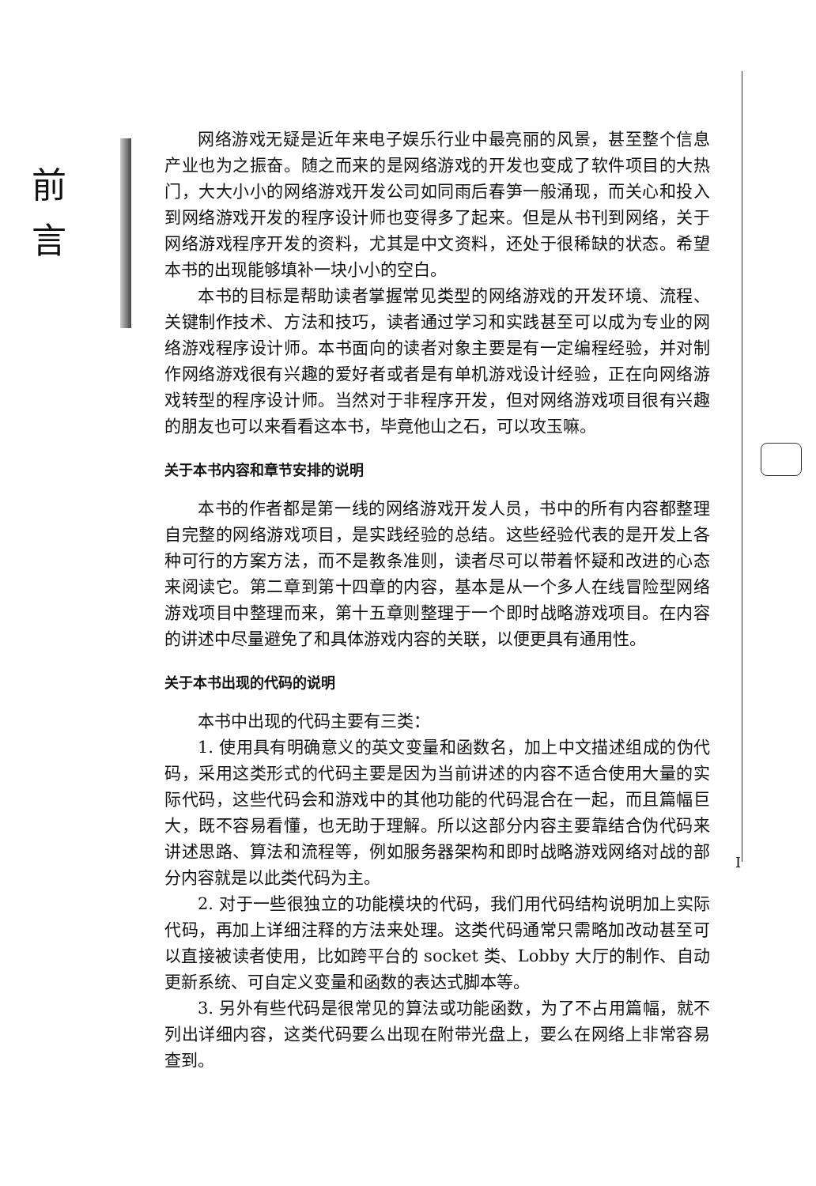前
言
网络游戏无疑是近年来电子娱乐行业中最亮丽的风景，甚至整个信息产业也为之振奋。随之而来的是网络游戏的开发也变成了软件项目的大热门，大大小小的网络游戏开发公司如同雨后春笋一般涌现，而关心和投入到网络游戏开发的程序设计师也变得多了起来。但是从书刊到网络，关于网络游戏程序开发的资料，尤其是中文资料，还处于很稀缺的状态。希望本书的出现能够填补一块小小的空白。
本书的目标是帮助读者掌握常见类型的网络游戏的开发环境、流程、关键制作技术、方法和技巧，读者通过学习和实践甚至可以成为专业的网络游戏程序设计师。本书面向的读者对象主要是有一定编程经验，并对制作网络游戏很有兴趣的爱好者或者是有单机游戏设计经验，正在向网络游戏转型的程序设计师。当然对于非程序开发，但对网络游戏项目很有兴趣的朋友也可以来看看这本书，毕竟他山之石，可以攻玉嘛。
关于本书内容和章节安排的说明
本书的作者都是第一线的网络游戏开发人员，书中的所有内容都整理自完整的网络游戏项目，是实践经验的总结。这些经验代表的是开发上各种可行的方案方法，而不是教条准则，读者尽可以带着怀疑和改进的心态来阅读它。第二章到第十四章的内容，基本是从一个多人在线冒险型网络游戏项目中整理而来，第十五章则整理于一个即时战略游戏项目。在内容的讲述中尽量避免了和具体游戏内容的关联，以便更具有通用性。
关于本书出现的代码的说明
本书中出现的代码主要有三类：
1. 使用具有明确意义的英文变量和函数名，加上中文描述组成的伪代码，采用这类形式的代码主要是因为当前讲述的内容不适合使用大量的实际代码，这些代码会和游戏中的其他功能的代码混合在一起，而且篇幅巨大，既不容易看懂，也无助于理解。所以这部分内容主要靠结合伪代码来讲述思路、算法和流程等，例如服务器架构和即时战略游戏网络对战的部分内容就是以此类代码为主。
2. 对于一些很独立的功能模块的代码，我们用代码结构说明加上实际代码，再加上详细注释的方法来处理。这类代码通常只需略加改动甚至可以直接被读者使用，比如跨平台的 socket 类、Lobby 大厅的制作、自动更新系统、可自定义变量和函数的表达式脚本等。
3. 另外有些代码是很常见的算法或功能函数，为了不占用篇幅，就不列出详细内容，这类代码要么出现在附带光盘上，要么在网络上非常容易查到。
I